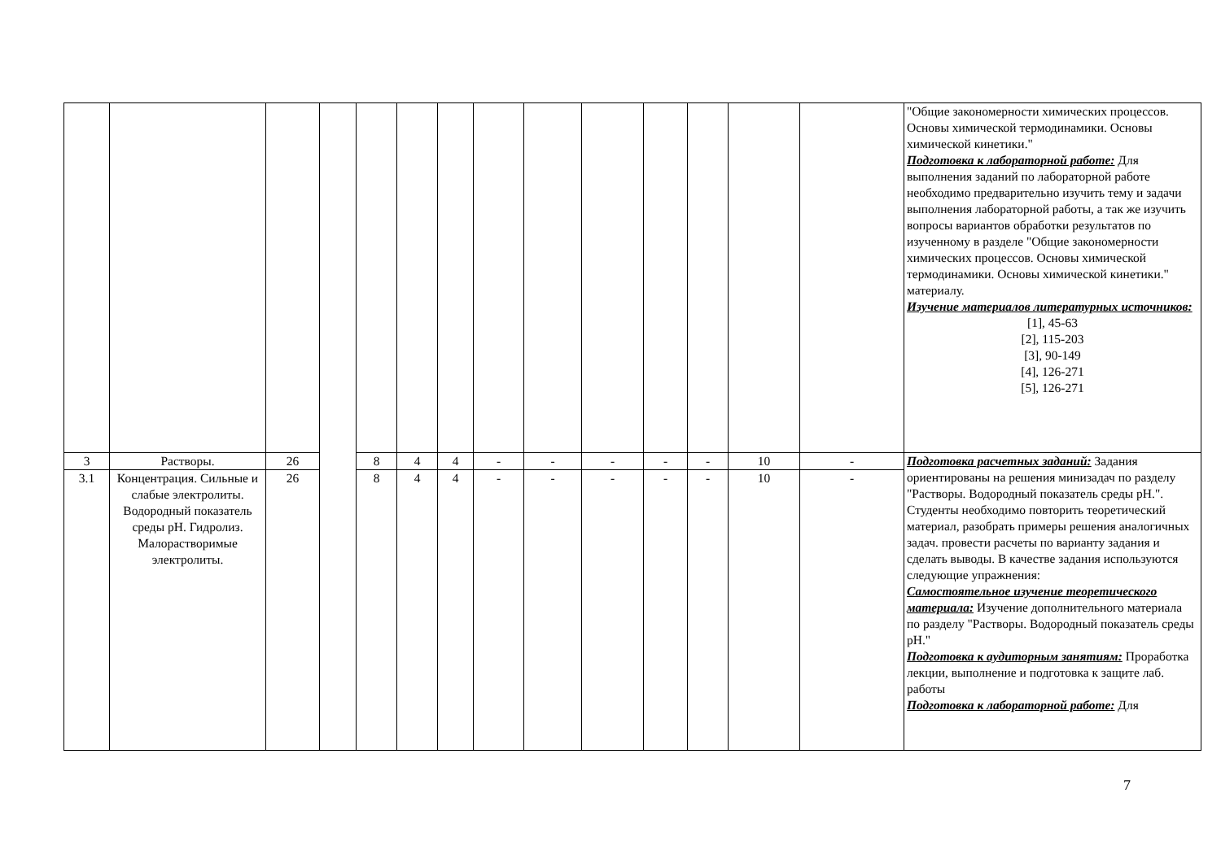| | | | | | | | | | | | | | | "Общие закономерности химических процессов. Основы химической термодинамики. Основы химической кинетики." Подготовка к лабораторной работе: Для выполнения заданий по лабораторной работе необходимо предварительно изучить тему и задачи выполнения лабораторной работы, а так же изучить вопросы вариантов обработки результатов по изученному в разделе "Общие закономерности химических процессов. Основы химической термодинамики. Основы химической кинетики." материалу. Изучение материалов литературных источников: [1], 45-63 [2], 115-203 [3], 90-149 [4], 126-271 [5], 126-271 |
| 3 | Растворы. | 26 | | 8 | 4 | 4 | - | - | - | - | - | 10 | - | Подготовка расчетных заданий: Задания ориентированы на решения минизадач по разделу "Растворы. Водородный показатель среды pH.". Студенты необходимо повторить теоретический материал, разобрать примеры решения аналогичных задач. провести расчеты по варианту задания и сделать выводы. В качестве задания используются следующие упражнения: Самостоятельное изучение теоретического материала: Изучение дополнительного материала по разделу "Растворы. Водородный показатель среды pH." Подготовка к аудиторным занятиям: Проработка лекции, выполнение и подготовка к защите лаб. работы Подготовка к лабораторной работе: Для |
| 3.1 | Концентрация. Сильные и слабые электролиты. Водородный показатель среды pH. Гидролиз. Малорастворимые электролиты. | 26 | | 8 | 4 | 4 | - | - | - | - | - | 10 | - | |
7